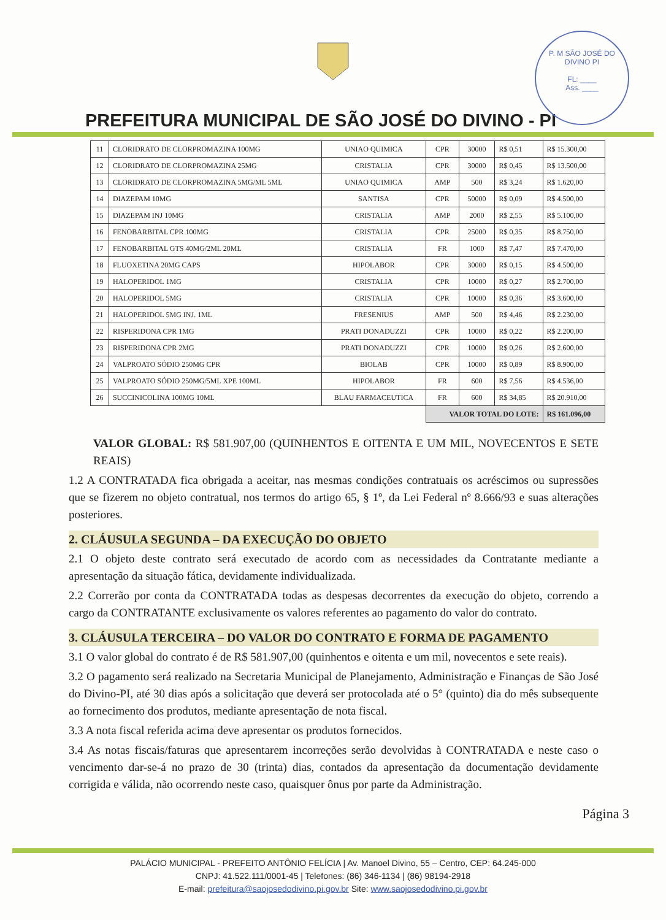P. M SÃO JOSÉ DO DIVINO PI
FL: ____
Ass. ____
PREFEITURA MUNICIPAL DE SÃO JOSÉ DO DIVINO - PI
| 11 | CLORIDRATO DE CLORPROMAZINA 100MG | UNIAO QUIMICA | CPR | 30000 | R$ 0,51 | R$ 15.300,00 |
| 12 | CLORIDRATO DE CLORPROMAZINA 25MG | CRISTALIA | CPR | 30000 | R$ 0,45 | R$ 13.500,00 |
| 13 | CLORIDRATO DE CLORPROMAZINA 5MG/ML 5ML | UNIAO QUIMICA | AMP | 500 | R$ 3,24 | R$ 1.620,00 |
| 14 | DIAZEPAM 10MG | SANTISA | CPR | 50000 | R$ 0,09 | R$ 4.500,00 |
| 15 | DIAZEPAM INJ 10MG | CRISTALIA | AMP | 2000 | R$ 2,55 | R$ 5.100,00 |
| 16 | FENOBARBITAL CPR 100MG | CRISTALIA | CPR | 25000 | R$ 0,35 | R$ 8.750,00 |
| 17 | FENOBARBITAL GTS 40MG/2ML 20ML | CRISTALIA | FR | 1000 | R$ 7,47 | R$ 7.470,00 |
| 18 | FLUOXETINA 20MG CAPS | HIPOLABOR | CPR | 30000 | R$ 0,15 | R$ 4.500,00 |
| 19 | HALOPERIDOL 1MG | CRISTALIA | CPR | 10000 | R$ 0,27 | R$ 2.700,00 |
| 20 | HALOPERIDOL 5MG | CRISTALIA | CPR | 10000 | R$ 0,36 | R$ 3.600,00 |
| 21 | HALOPERIDOL 5MG INJ. 1ML | FRESENIUS | AMP | 500 | R$ 4,46 | R$ 2.230,00 |
| 22 | RISPERIDONA CPR 1MG | PRATI DONADUZZI | CPR | 10000 | R$ 0,22 | R$ 2.200,00 |
| 23 | RISPERIDONA CPR 2MG | PRATI DONADUZZI | CPR | 10000 | R$ 0,26 | R$ 2.600,00 |
| 24 | VALPROATO SÓDIO 250MG CPR | BIOLAB | CPR | 10000 | R$ 0,89 | R$ 8.900,00 |
| 25 | VALPROATO SÓDIO 250MG/5ML XPE 100ML | HIPOLABOR | FR | 600 | R$ 7,56 | R$ 4.536,00 |
| 26 | SUCCINICOLINA 100MG 10ML | BLAU FARMACEUTICA | FR | 600 | R$ 34,85 | R$ 20.910,00 |
| | | | VALOR TOTAL DO LOTE: | | | R$ 161.096,00 |
VALOR GLOBAL: R$ 581.907,00 (QUINHENTOS E OITENTA E UM MIL, NOVECENTOS E SETE REAIS)
1.2 A CONTRATADA fica obrigada a aceitar, nas mesmas condições contratuais os acréscimos ou supressões que se fizerem no objeto contratual, nos termos do artigo 65, § 1º, da Lei Federal nº 8.666/93 e suas alterações posteriores.
2. CLÁUSULA SEGUNDA – DA EXECUÇÃO DO OBJETO
2.1 O objeto deste contrato será executado de acordo com as necessidades da Contratante mediante a apresentação da situação fática, devidamente individualizada.
2.2 Correrão por conta da CONTRATADA todas as despesas decorrentes da execução do objeto, correndo a cargo da CONTRATANTE exclusivamente os valores referentes ao pagamento do valor do contrato.
3. CLÁUSULA TERCEIRA – DO VALOR DO CONTRATO E FORMA DE PAGAMENTO
3.1 O valor global do contrato é de R$ 581.907,00 (quinhentos e oitenta e um mil, novecentos e sete reais).
3.2 O pagamento será realizado na Secretaria Municipal de Planejamento, Administração e Finanças de São José do Divino-PI, até 30 dias após a solicitação que deverá ser protocolada até o 5° (quinto) dia do mês subsequente ao fornecimento dos produtos, mediante apresentação de nota fiscal.
3.3 A nota fiscal referida acima deve apresentar os produtos fornecidos.
3.4 As notas fiscais/faturas que apresentarem incorreções serão devolvidas à CONTRATADA e neste caso o vencimento dar-se-á no prazo de 30 (trinta) dias, contados da apresentação da documentação devidamente corrigida e válida, não ocorrendo neste caso, quaisquer ônus por parte da Administração.
Página 3
PALÁCIO MUNICIPAL - PREFEITO ANTÔNIO FELÍCIA | Av. Manoel Divino, 55 – Centro, CEP: 64.245-000
CNPJ: 41.522.111/0001-45 | Telefones: (86) 346-1134 | (86) 98194-2918
E-mail: prefeitura@saojosedodivino.pi.gov.br Site: www.saojosedodivino.pi.gov.br